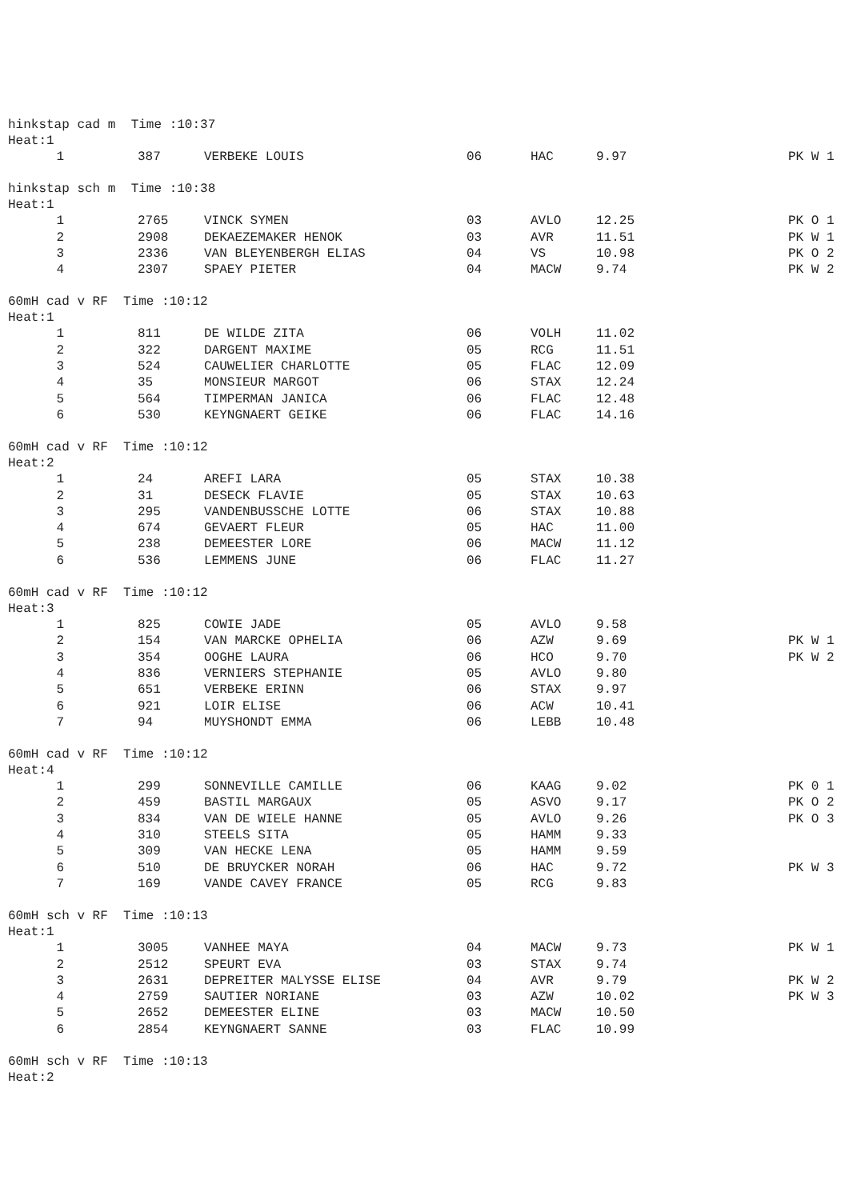hinkstap cad m Time :10:37
Heat:1
| 1 | 387 | VERBEKE LOUIS | 06 | HAC | 9.97 | PK W 1 |
hinkstap sch m Time :10:38
Heat:1
| 1 | 2765 | VINCK SYMEN | 03 | AVLO | 12.25 | PK O 1 |
| 2 | 2908 | DEKAEZEMAKER HENOK | 03 | AVR | 11.51 | PK W 1 |
| 3 | 2336 | VAN BLEYENBERGH ELIAS | 04 | VS | 10.98 | PK O 2 |
| 4 | 2307 | SPAEY PIETER | 04 | MACW | 9.74 | PK W 2 |
60mH cad v RF Time :10:12
Heat:1
| 1 | 811 | DE WILDE ZITA | 06 | VOLH | 11.02 | |
| 2 | 322 | DARGENT MAXIME | 05 | RCG | 11.51 | |
| 3 | 524 | CAUWELIER CHARLOTTE | 05 | FLAC | 12.09 | |
| 4 | 35 | MONSIEUR MARGOT | 06 | STAX | 12.24 | |
| 5 | 564 | TIMPERMAN JANICA | 06 | FLAC | 12.48 | |
| 6 | 530 | KEYNGNAERT GEIKE | 06 | FLAC | 14.16 | |
60mH cad v RF Time :10:12
Heat:2
| 1 | 24 | AREFI LARA | 05 | STAX | 10.38 | |
| 2 | 31 | DESECK FLAVIE | 05 | STAX | 10.63 | |
| 3 | 295 | VANDENBUSSCHE LOTTE | 06 | STAX | 10.88 | |
| 4 | 674 | GEVAERT FLEUR | 05 | HAC | 11.00 | |
| 5 | 238 | DEMEESTER LORE | 06 | MACW | 11.12 | |
| 6 | 536 | LEMMENS JUNE | 06 | FLAC | 11.27 | |
60mH cad v RF Time :10:12
Heat:3
| 1 | 825 | COWIE JADE | 05 | AVLO | 9.58 | |
| 2 | 154 | VAN MARCKE OPHELIA | 06 | AZW | 9.69 | PK W 1 |
| 3 | 354 | OOGHE LAURA | 06 | HCO | 9.70 | PK W 2 |
| 4 | 836 | VERNIERS STEPHANIE | 05 | AVLO | 9.80 | |
| 5 | 651 | VERBEKE ERINN | 06 | STAX | 9.97 | |
| 6 | 921 | LOIR ELISE | 06 | ACW | 10.41 | |
| 7 | 94 | MUYSHONDT EMMA | 06 | LEBB | 10.48 | |
60mH cad v RF Time :10:12
Heat:4
| 1 | 299 | SONNEVILLE CAMILLE | 06 | KAAG | 9.02 | PK 0 1 |
| 2 | 459 | BASTIL MARGAUX | 05 | ASVO | 9.17 | PK O 2 |
| 3 | 834 | VAN DE WIELE HANNE | 05 | AVLO | 9.26 | PK O 3 |
| 4 | 310 | STEELS SITA | 05 | HAMM | 9.33 | |
| 5 | 309 | VAN HECKE LENA | 05 | HAMM | 9.59 | |
| 6 | 510 | DE BRUYCKER NORAH | 06 | HAC | 9.72 | PK W 3 |
| 7 | 169 | VANDE CAVEY FRANCE | 05 | RCG | 9.83 | |
60mH sch v RF Time :10:13
Heat:1
| 1 | 3005 | VANHEE MAYA | 04 | MACW | 9.73 | PK W 1 |
| 2 | 2512 | SPEURT EVA | 03 | STAX | 9.74 | |
| 3 | 2631 | DEPREITER MALYSSE ELISE | 04 | AVR | 9.79 | PK W 2 |
| 4 | 2759 | SAUTIER NORIANE | 03 | AZW | 10.02 | PK W 3 |
| 5 | 2652 | DEMEESTER ELINE | 03 | MACW | 10.50 | |
| 6 | 2854 | KEYNGNAERT SANNE | 03 | FLAC | 10.99 | |
60mH sch v RF Time :10:13
Heat:2